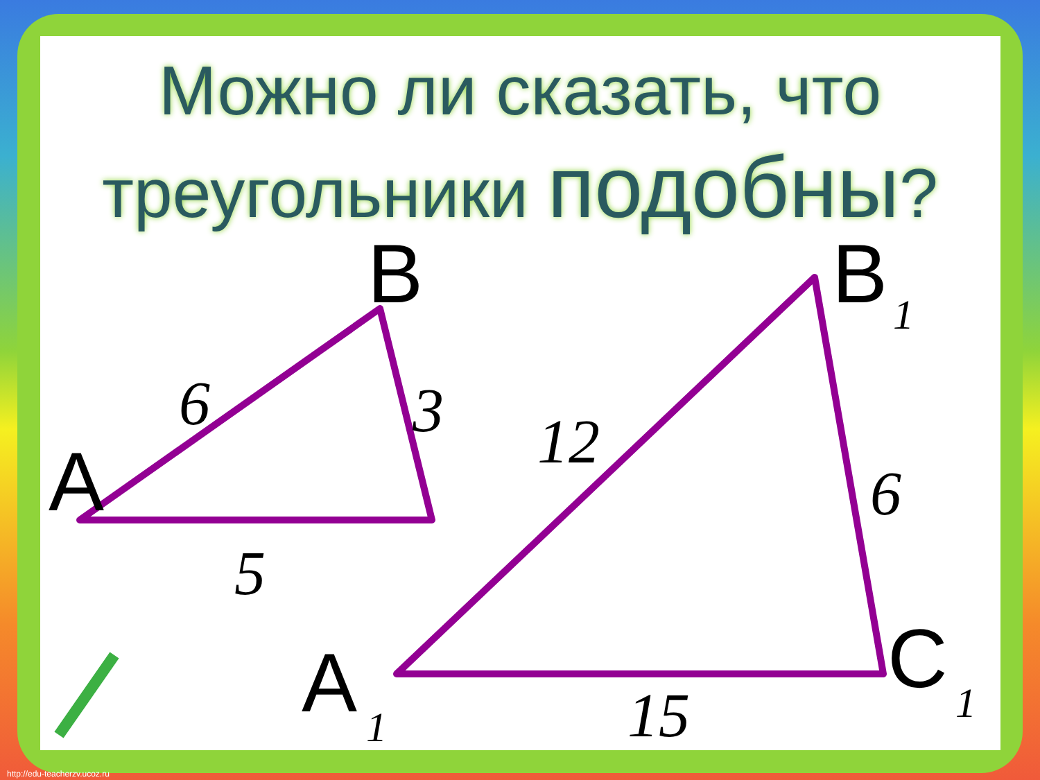Можно ли сказать, что
треугольники подобны?
B
A
6 3
5
B 1
12
6
A 1
C 1
15
http://edu-teacherzv.ucoz.ru